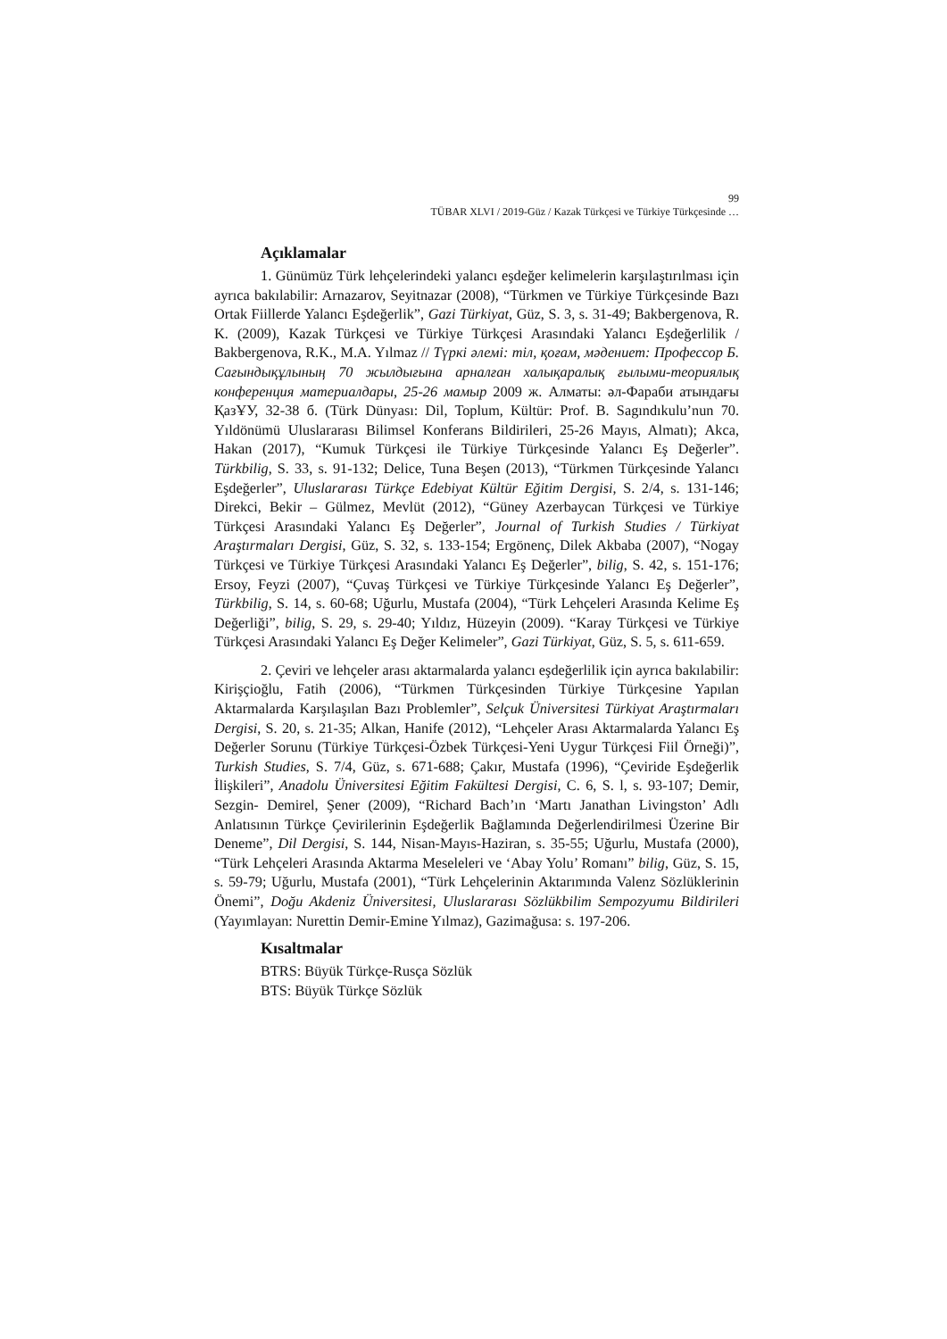99
TÜBAR XLVI / 2019-Güz / Kazak Türkçesi ve Türkiye Türkçesinde …
Açıklamalar
1. Günümüz Türk lehçelerindeki yalancı eşdeğer kelimelerin karşılaştırılması için ayrıca bakılabilir: Arnazarov, Seyitnazar (2008), “Türkmen ve Türkiye Türkçesinde Bazı Ortak Fiillerde Yalancı Eşdeğerlik”, Gazi Türkiyat, Güz, S. 3, s. 31-49; Bakbergenova, R. K. (2009), Kazak Türkçesi ve Türkiye Türkçesi Arasındaki Yalancı Eşdeğerlilik / Bakbergenova, R.K., M.A. Yılmaz // Түркі әлемі: тіл, қоғам, мәдениет: Профессор Б. Сағындықұлының 70 жылдығына арналған халықаралық ғылыми-теориялық конференция материалдары, 25-26 мамыр 2009 ж. Алматы: әл-Фараби атындағы ҚазҰУ, 32-38 б. (Türk Dünyası: Dil, Toplum, Kültür: Prof. B. Sagındıkulu’nun 70. Yıldönümü Uluslararası Bilimsel Konferans Bildirileri, 25-26 Mayıs, Almatı); Akca, Hakan (2017), “Kumuk Türkçesi ile Türkiye Türkçesinde Yalancı Eş Değerler”. Türkbilig, S. 33, s. 91-132; Delice, Tuna Beşen (2013), “Türkmen Türkçesinde Yalancı Eşdeğerler”, Uluslararası Türkçe Edebiyat Kültür Eğitim Dergisi, S. 2/4, s. 131-146; Direkci, Bekir – Gülmez, Mevlüt (2012), “Güney Azerbaycan Türkçesi ve Türkiye Türkçesi Arasındaki Yalancı Eş Değerler”, Journal of Turkish Studies / Türkiyat Araştırmaları Dergisi, Güz, S. 32, s. 133-154; Ergönenç, Dilek Akbaba (2007), “Nogay Türkçesi ve Türkiye Türkçesi Arasındaki Yalancı Eş Değerler”, bilig, S. 42, s. 151-176; Ersoy, Feyzi (2007), “Çuvaş Türkçesi ve Türkiye Türkçesinde Yalancı Eş Değerler”, Türkbilig, S. 14, s. 60-68; Uğurlu, Mustafa (2004), “Türk Lehçeleri Arasında Kelime Eş Değerliği”, bilig, S. 29, s. 29-40; Yıldız, Hüzeyin (2009). “Karay Türkçesi ve Türkiye Türkçesi Arasındaki Yalancı Eş Değer Kelimeler”, Gazi Türkiyat, Güz, S. 5, s. 611-659.
2. Çeviri ve lehçeler arası aktarmalarda yalancı eşdeğerlilik için ayrıca bakılabilir: Kirişçioğlu, Fatih (2006), “Türkmen Türkçesinden Türkiye Türkçesine Yapılan Aktarmalarda Karşılaşılan Bazı Problemler”, Selçuk Üniversitesi Türkiyat Araştırmaları Dergisi, S. 20, s. 21-35; Alkan, Hanife (2012), “Lehçeler Arası Aktarmalarda Yalancı Eş Değerler Sorunu (Türkiye Türkçesi-Özbek Türkçesi-Yeni Uygur Türkçesi Fiil Örneği)”, Turkish Studies, S. 7/4, Güz, s. 671-688; Çakır, Mustafa (1996), “Çeviride Eşdeğerlik İlişkileri”, Anadolu Üniversitesi Eğitim Fakültesi Dergisi, C. 6, S. l, s. 93-107; Demir, Sezgin- Demirel, Şener (2009), “Richard Bach’ın ‘Martı Janathan Livingston’ Adlı Anlatısının Türkçe Çevirilerinin Eşdeğerlik Bağlamında Değerlendirilmesi Üzerine Bir Deneme”, Dil Dergisi, S. 144, Nisan-Mayıs-Haziran, s. 35-55; Uğurlu, Mustafa (2000), “Türk Lehçeleri Arasında Aktarma Meseleleri ve ‘Abay Yolu’ Romanı” bilig, Güz, S. 15, s. 59-79; Uğurlu, Mustafa (2001), “Türk Lehçelerinin Aktarımında Valenz Sözlüklerinin Önemi”, Doğu Akdeniz Üniversitesi, Uluslararası Sözlükbilim Sempozyumu Bildirileri (Yayımlayan: Nurettin Demir-Emine Yılmaz), Gazimağusa: s. 197-206.
Kısaltmalar
BTRS: Büyük Türkçe-Rusça Sözlük
BTS: Büyük Türkçe Sözlük